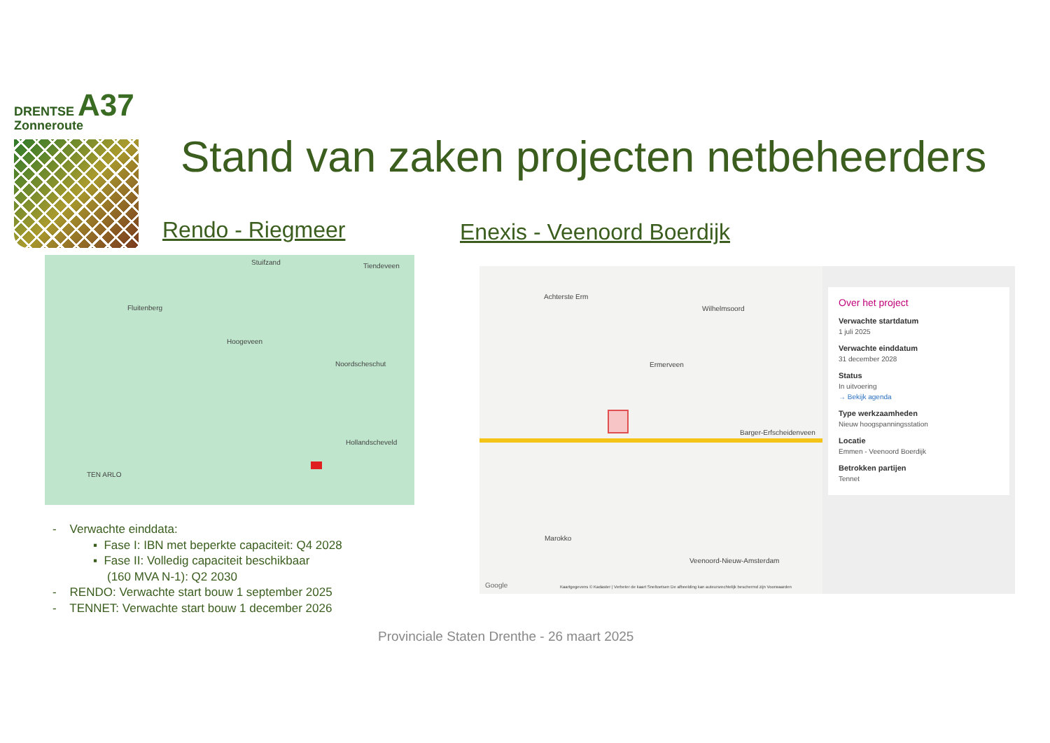DRENTSE A37
Zonneroute
Stand van zaken projecten netbeheerders
Rendo - Riegmeer Enexis - Veenoord Boerdijk
Stuifzand Tiendeveen
Fluitenberg
Hoogeveen
Noordscheschut
Hollandscheveld
TEN ARLO
Achterste Erm
Wilhelmsoord
Ermerveen
Barger-Erfscheidenveen
Marokko
Veenoord-Nieuw-Amsterdam
Google Kaartgegevens © Kadaster | Verbeter de kaart Sneltoetsen De afbeelding kan auteursrechtelijk beschermd zijn Voorwaarden
Over het project
Verwachte startdatum
1 juli 2025
Verwachte einddatum
31 december 2028
Status
In uitvoering
→ Bekijk agenda
Type werkzaamheden
Nieuw hoogspanningsstation
Locatie
Emmen - Veenoord Boerdijk
Betrokken partijen
Tennet
- Verwachte einddata:
▪ Fase I: IBN met beperkte capaciteit: Q4 2028
▪ Fase II: Volledig capaciteit beschikbaar
(160 MVA N-1): Q2 2030
- RENDO: Verwachte start bouw 1 september 2025
- TENNET: Verwachte start bouw 1 december 2026
Provinciale Staten Drenthe - 26 maart 2025